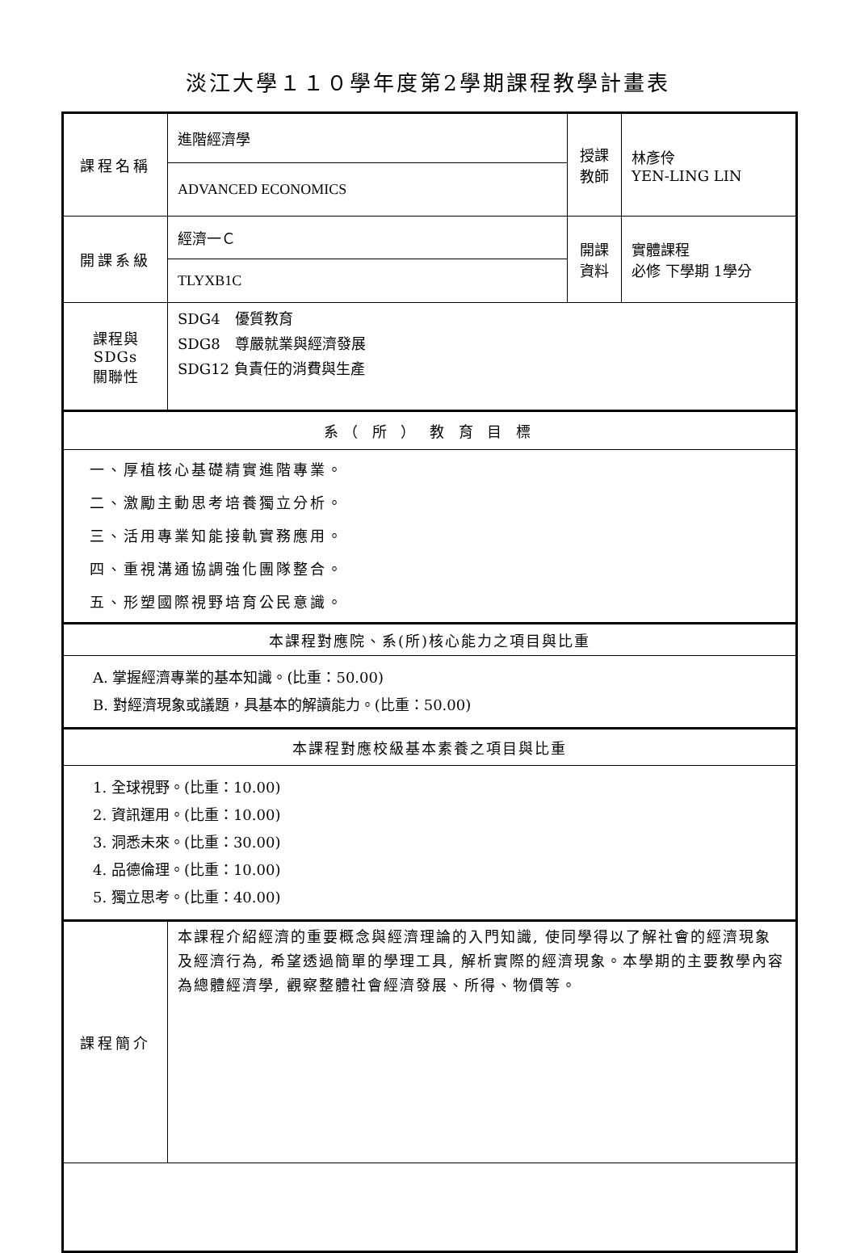淡江大學１１０學年度第2學期課程教學計畫表
| 課程名稱 | 進階經濟學 | 授課 教師 | 林彥伶 YEN-LING LIN |
| | ADVANCED ECONOMICS | | |
| 開課系級 | 經濟一Ｃ | 開課 資料 | 實體課程 必修 下學期 1學分 |
| | TLYXB1C | | |
| 課程與SDGs 關聯性 | SDG4 優質教育 SDG8 尊嚴就業與經濟發展 SDG12 負責任的消費與生產 | | |
| 系（ 所 ） 教 育 目 標 | | | |
| 一、厚植核心基礎精實進階專業。 二、激勵主動思考培養獨立分析。 三、活用專業知能接軌實務應用。 四、重視溝通協調強化團隊整合。 五、形塑國際視野培育公民意識。 | | | |
| 本課程對應院、系(所)核心能力之項目與比重 | | | |
| A. 掌握經濟專業的基本知識。(比重：50.00) B. 對經濟現象或議題，具基本的解讀能力。(比重：50.00) | | | |
| 本課程對應校級基本素養之項目與比重 | | | |
| 1. 全球視野。(比重：10.00) 2. 資訊運用。(比重：10.00) 3. 洞悉未來。(比重：30.00) 4. 品德倫理。(比重：10.00) 5. 獨立思考。(比重：40.00) | | | |
| 課程簡介 | 本課程介紹經濟的重要概念與經濟理論的入門知識, 使同學得以了解社會的經濟現象及經濟行為, 希望透過簡單的學理工具, 解析實際的經濟現象。本學期的主要教學內容為總體經濟學, 觀察整體社會經濟發展、所得、物價等。 | | |